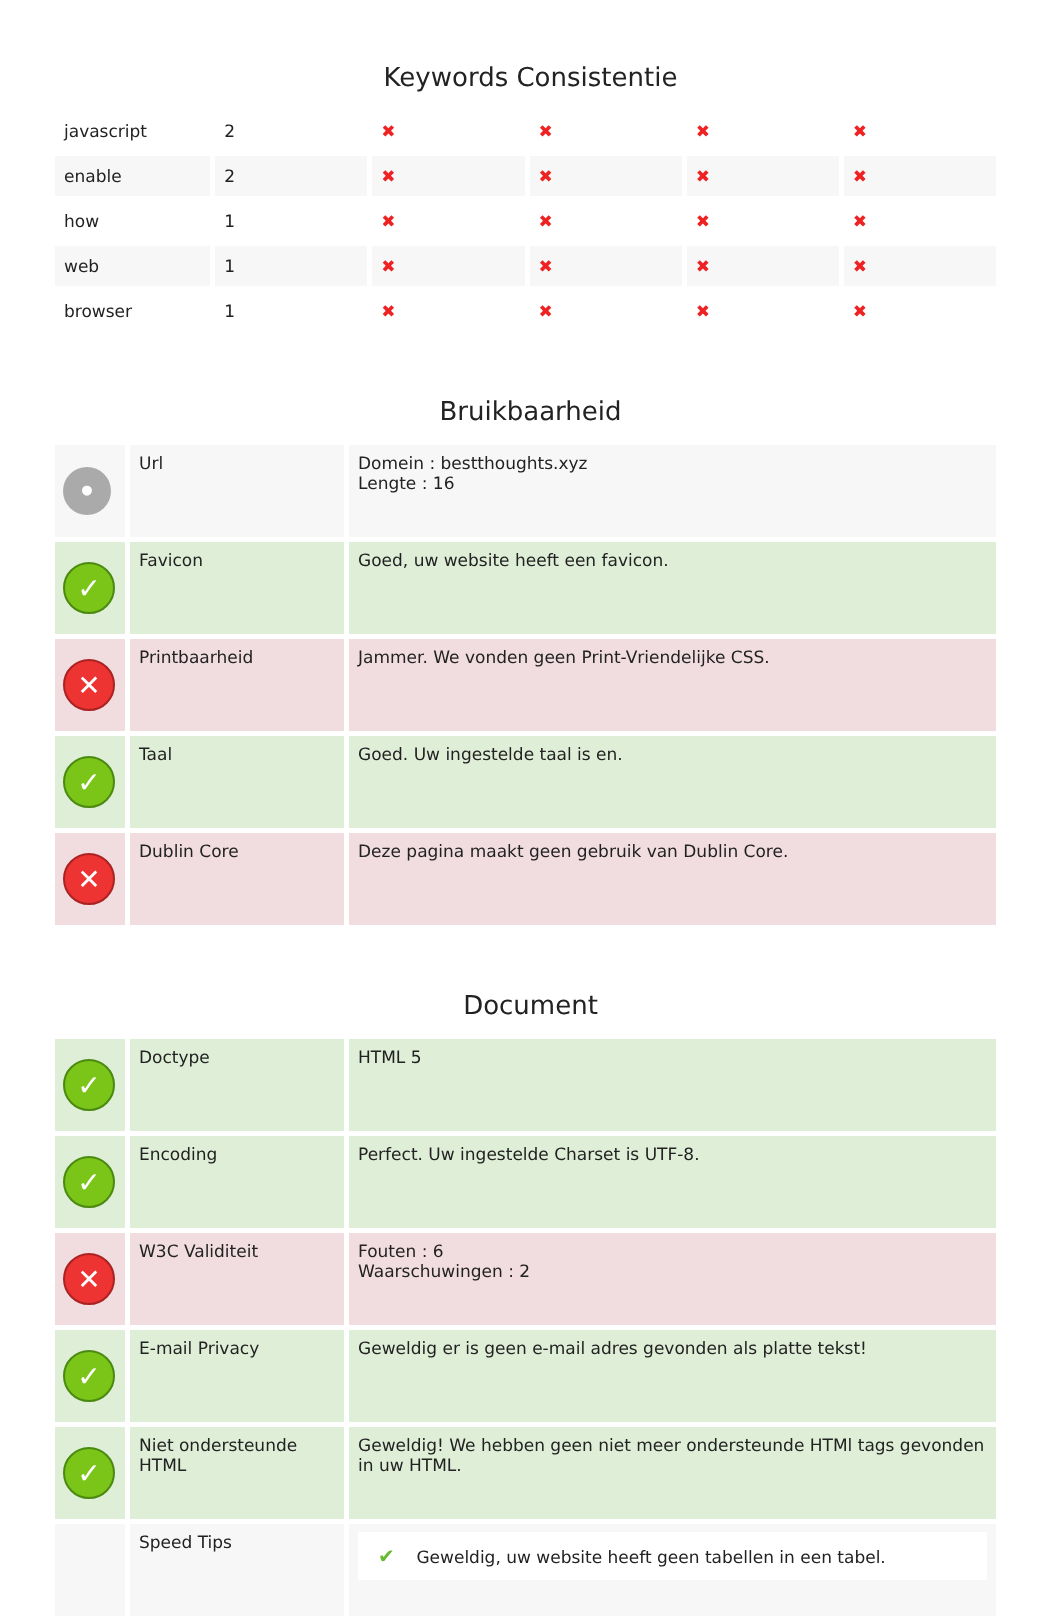Keywords Consistentie
| javascript | 2 | ✖ | ✖ | ✖ | ✖ |
| enable | 2 | ✖ | ✖ | ✖ | ✖ |
| how | 1 | ✖ | ✖ | ✖ | ✖ |
| web | 1 | ✖ | ✖ | ✖ | ✖ |
| browser | 1 | ✖ | ✖ | ✖ | ✖ |
Bruikbaarheid
| • | Url | Domein : bestthoughts.xyz Lengte : 16 |
| ✓ | Favicon | Goed, uw website heeft een favicon. |
| ✕ | Printbaarheid | Jammer. We vonden geen Print-Vriendelijke CSS. |
| ✓ | Taal | Goed. Uw ingestelde taal is en. |
| ✕ | Dublin Core | Deze pagina maakt geen gebruik van Dublin Core. |
Document
| ✓ | Doctype | HTML 5 |
| ✓ | Encoding | Perfect. Uw ingestelde Charset is UTF-8. |
| ✕ | W3C Validiteit | Fouten : 6 Waarschuwingen : 2 |
| ✓ | E-mail Privacy | Geweldig er is geen e-mail adres gevonden als platte tekst! |
| ✓ | Niet ondersteunde HTML | Geweldig! We hebben geen niet meer ondersteunde HTMl tags gevonden in uw HTML. |
| | Speed Tips | ✔ Geweldig, uw website heeft geen tabellen in een tabel. |